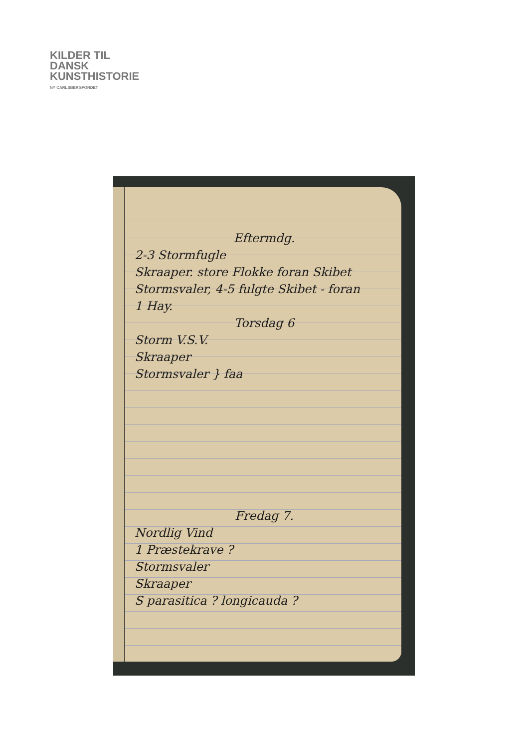KILDER TIL
DANSK
KUNSTHISTORIE
NY CARLSBERGFONDET
Eftermdg.
2-3 Stormfugle
Skraaper. store Flokke foran Skibet
Stormsvaler, 4-5 fulgte Skibet - foran
1 Hay.
Torsdag 6
Storm V.S.V.
Skraaper
Stormsvaler } faa
Fredag 7.
Nordlig Vind
1 Præstekrave ?
Stormsvaler
Skraaper
S parasitica ? longicauda ?